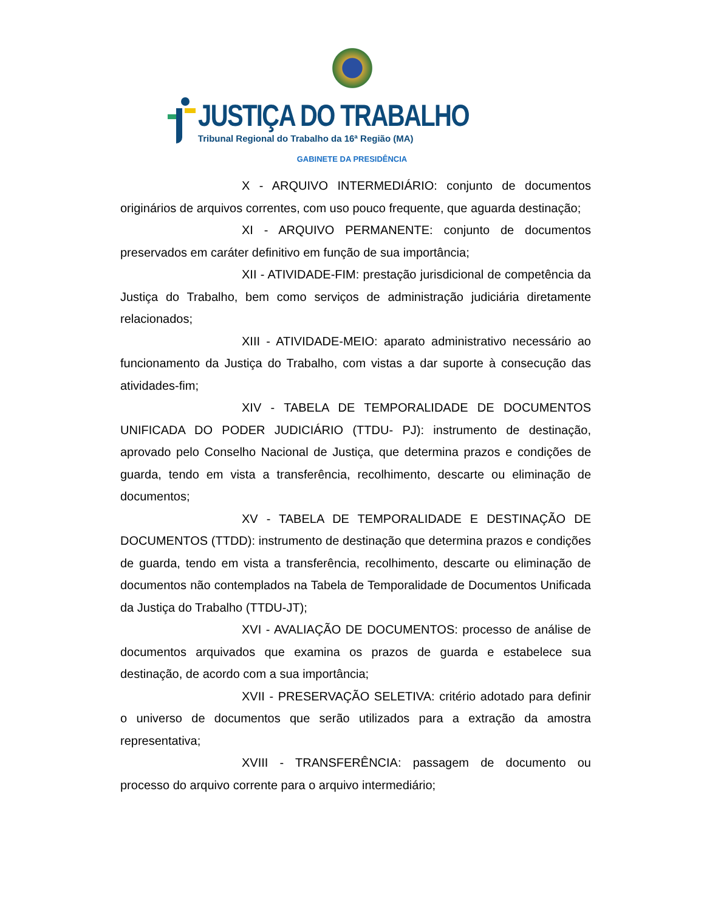JUSTIÇA DO TRABALHO
Tribunal Regional do Trabalho da 16ª Região (MA)
GABINETE DA PRESIDÊNCIA
X - ARQUIVO INTERMEDIÁRIO: conjunto de documentos originários de arquivos correntes, com uso pouco frequente, que aguarda destinação;
XI - ARQUIVO PERMANENTE: conjunto de documentos preservados em caráter definitivo em função de sua importância;
XII - ATIVIDADE-FIM: prestação jurisdicional de competência da Justiça do Trabalho, bem como serviços de administração judiciária diretamente relacionados;
XIII - ATIVIDADE-MEIO: aparato administrativo necessário ao funcionamento da Justiça do Trabalho, com vistas a dar suporte à consecução das atividades-fim;
XIV - TABELA DE TEMPORALIDADE DE DOCUMENTOS UNIFICADA DO PODER JUDICIÁRIO (TTDU- PJ): instrumento de destinação, aprovado pelo Conselho Nacional de Justiça, que determina prazos e condições de guarda, tendo em vista a transferência, recolhimento, descarte ou eliminação de documentos;
XV - TABELA DE TEMPORALIDADE E DESTINAÇÃO DE DOCUMENTOS (TTDD): instrumento de destinação que determina prazos e condições de guarda, tendo em vista a transferência, recolhimento, descarte ou eliminação de documentos não contemplados na Tabela de Temporalidade de Documentos Unificada da Justiça do Trabalho (TTDU-JT);
XVI - AVALIAÇÃO DE DOCUMENTOS: processo de análise de documentos arquivados que examina os prazos de guarda e estabelece sua destinação, de acordo com a sua importância;
XVII - PRESERVAÇÃO SELETIVA: critério adotado para definir o universo de documentos que serão utilizados para a extração da amostra representativa;
XVIII - TRANSFERÊNCIA: passagem de documento ou processo do arquivo corrente para o arquivo intermediário;